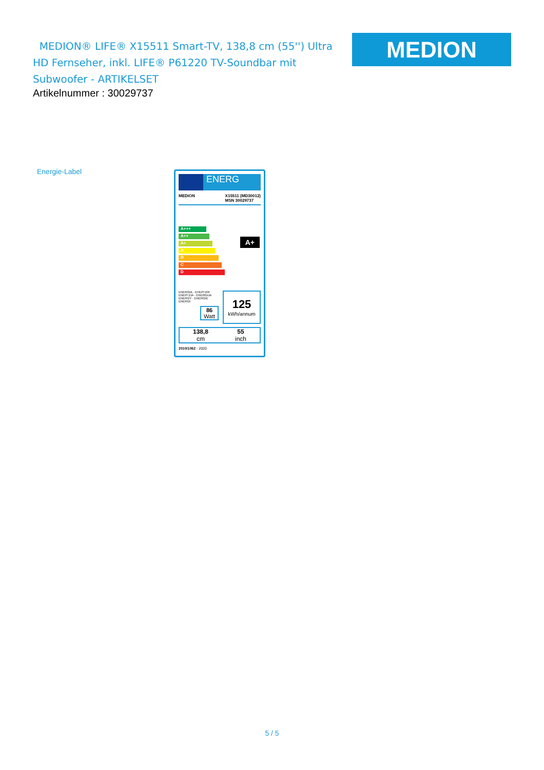MEDION® LIFE® X15511 Smart-TV, 138,8 cm (55'') Ultra HD Fernseher, inkl. LIFE® P61220 TV-Soundbar mit Subwoofer - ARTIKELSET
Artikelnummer : 30029737
MEDION
Energie-Label
ENERG
MEDION X15511 (MD30012)
MSN 30029737
A+++
A++
A+
A
B
C
D
A+
ENERGIA · ЕНЕРГИЯ
ΕΝΕΡΓΕΙΑ · ENERGIJA
ENERGY · ENERGIE
ENERGI
86
Watt
125
kWh/annum
138,8
cm 55
inch
2010/1062 - 2020
5 / 5